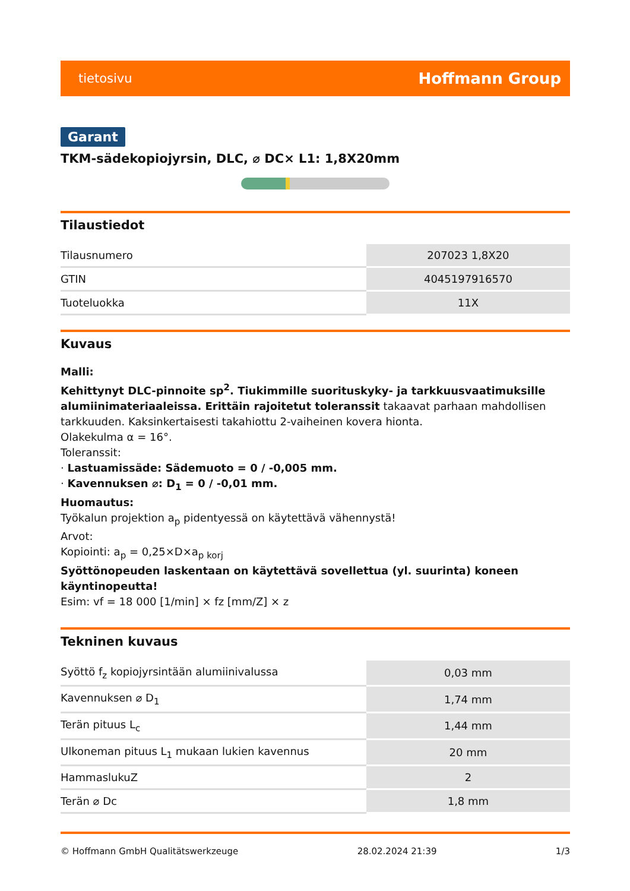tietosivu Hoffmann Group
Garant
TKM-sädekopiojyrsin, DLC, ⌀ DC× L1: 1,8X20mm
Tilaustiedot
| Tilausnumero | 207023 1,8X20 |
| GTIN | 4045197916570 |
| Tuoteluokka | 11X |
Kuvaus
Malli:
Kehittynyt DLC-pinnoite sp<sup>2</sup>. Tiukimmille suorituskyky- ja tarkkuusvaatimuksille alumiinimateriaaleissa. Erittäin rajoitetut toleranssit takaavat parhaan mahdollisen tarkkuuden. Kaksinkertaisesti takahiottu 2-vaiheinen kovera hionta.
Olakekulma α = 16°.
Toleranssit:
· Lastuamissäde: Sädemuoto = 0 / -0,005 mm.
· Kavennuksen ⌀: D<sub>1</sub> = 0 / -0,01 mm.
Huomautus:
Työkalun projektion a<sub>p</sub> pidentyessä on käytettävä vähennystä!
Arvot:
Kopiointi: a<sub>p</sub> = 0,25×D×a<sub>p korj</sub>
Syöttönopeuden laskentaan on käytettävä sovellettua (yl. suurinta) koneen käyntinopeutta!
Esim: vf = 18 000 [1/min] × fz [mm/Z] × z
Tekninen kuvaus
| Syöttö f<sub>z</sub> kopiojyrsintään alumiinivalussa | 0,03 mm |
| Kavennuksen ⌀ D<sub>1</sub> | 1,74 mm |
| Terän pituus L<sub>c</sub> | 1,44 mm |
| Ulkoneman pituus L<sub>1</sub> mukaan lukien kavennus | 20 mm |
| HammaslukuZ | 2 |
| Terän ⌀ Dc | 1,8 mm |
© Hoffmann GmbH Qualitätswerkzeuge 28.02.2024 21:39 1/3